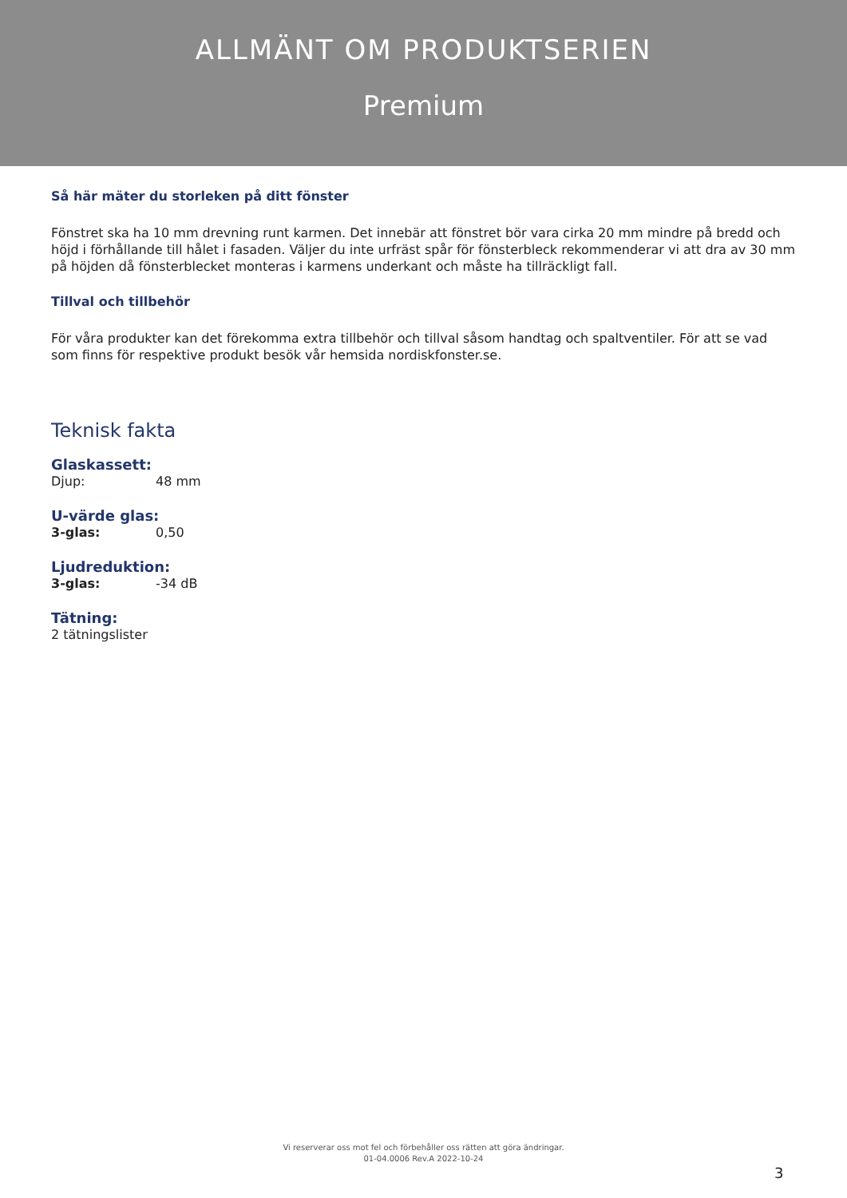ALLMÄNT OM PRODUKTSERIEN
Premium
Så här mäter du storleken på ditt fönster
Fönstret ska ha 10 mm drevning runt karmen. Det innebär att fönstret bör vara cirka 20 mm mindre på bredd och höjd i förhållande till hålet i fasaden. Väljer du inte urfräst spår för fönsterbleck rekommenderar vi att dra av 30 mm på höjden då fönsterblecket monteras i karmens underkant och måste ha tillräckligt fall.
Tillval och tillbehör
För våra produkter kan det förekomma extra tillbehör och tillval såsom handtag och spaltventiler. För att se vad som finns för respektive produkt besök vår hemsida nordiskfonster.se.
Teknisk fakta
Glaskassett:
Djup: 48 mm
U-värde glas:
3-glas: 0,50
Ljudreduktion:
3-glas: -34 dB
Tätning:
2 tätningslister
Vi reserverar oss mot fel och förbehåller oss rätten att göra ändringar.
01-04.0006 Rev.A 2022-10-24
3